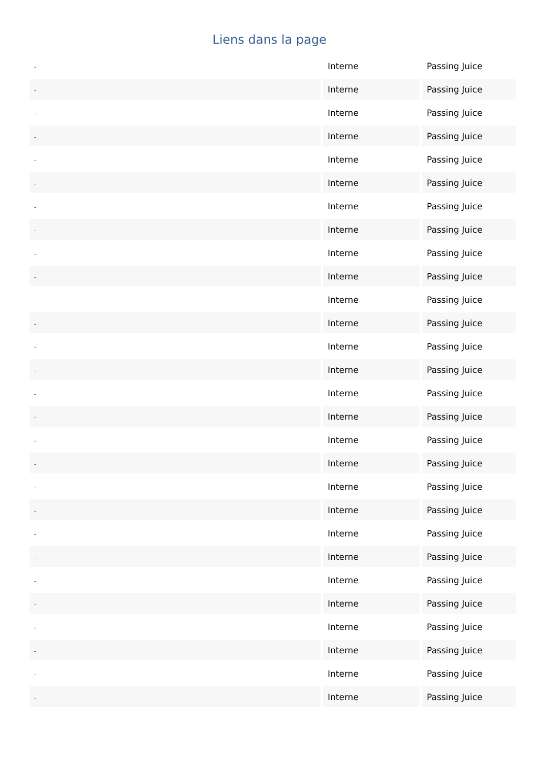Liens dans la page
| - | Interne | Passing Juice |
| - | Interne | Passing Juice |
| - | Interne | Passing Juice |
| - | Interne | Passing Juice |
| - | Interne | Passing Juice |
| - | Interne | Passing Juice |
| - | Interne | Passing Juice |
| - | Interne | Passing Juice |
| - | Interne | Passing Juice |
| - | Interne | Passing Juice |
| - | Interne | Passing Juice |
| - | Interne | Passing Juice |
| - | Interne | Passing Juice |
| - | Interne | Passing Juice |
| - | Interne | Passing Juice |
| - | Interne | Passing Juice |
| - | Interne | Passing Juice |
| - | Interne | Passing Juice |
| - | Interne | Passing Juice |
| - | Interne | Passing Juice |
| - | Interne | Passing Juice |
| - | Interne | Passing Juice |
| - | Interne | Passing Juice |
| - | Interne | Passing Juice |
| - | Interne | Passing Juice |
| - | Interne | Passing Juice |
| - | Interne | Passing Juice |
| - | Interne | Passing Juice |